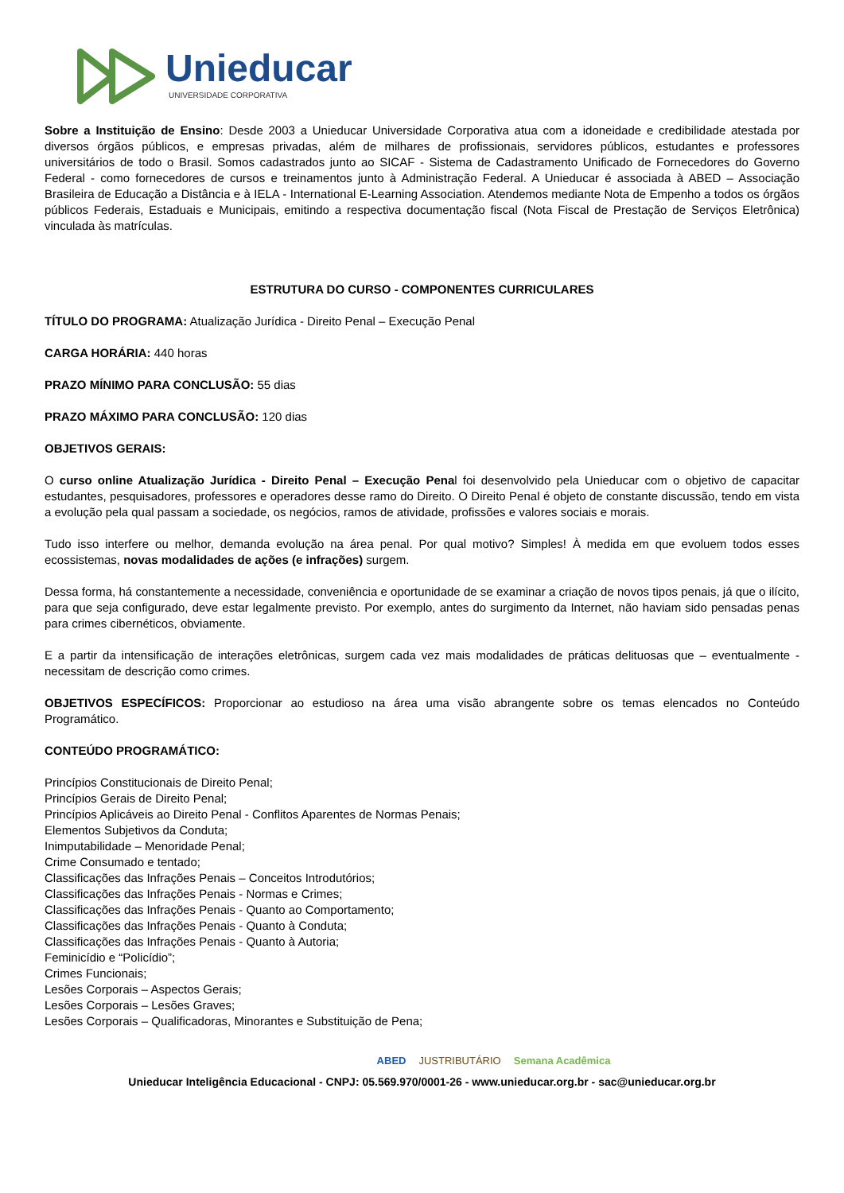Unieducar
UNIVERSIDADE CORPORATIVA
Sobre a Instituição de Ensino: Desde 2003 a Unieducar Universidade Corporativa atua com a idoneidade e credibilidade atestada por diversos órgãos públicos, e empresas privadas, além de milhares de profissionais, servidores públicos, estudantes e professores universitários de todo o Brasil. Somos cadastrados junto ao SICAF - Sistema de Cadastramento Unificado de Fornecedores do Governo Federal - como fornecedores de cursos e treinamentos junto à Administração Federal. A Unieducar é associada à ABED – Associação Brasileira de Educação a Distância e à IELA - International E-Learning Association. Atendemos mediante Nota de Empenho a todos os órgãos públicos Federais, Estaduais e Municipais, emitindo a respectiva documentação fiscal (Nota Fiscal de Prestação de Serviços Eletrônica) vinculada às matrículas.
ESTRUTURA DO CURSO - COMPONENTES CURRICULARES
TÍTULO DO PROGRAMA: Atualização Jurídica - Direito Penal – Execução Penal
CARGA HORÁRIA: 440 horas
PRAZO MÍNIMO PARA CONCLUSÃO: 55 dias
PRAZO MÁXIMO PARA CONCLUSÃO: 120 dias
OBJETIVOS GERAIS:
O curso online Atualização Jurídica - Direito Penal – Execução Penal foi desenvolvido pela Unieducar com o objetivo de capacitar estudantes, pesquisadores, professores e operadores desse ramo do Direito. O Direito Penal é objeto de constante discussão, tendo em vista a evolução pela qual passam a sociedade, os negócios, ramos de atividade, profissões e valores sociais e morais.
Tudo isso interfere ou melhor, demanda evolução na área penal. Por qual motivo? Simples! À medida em que evoluem todos esses ecossistemas, novas modalidades de ações (e infrações) surgem.
Dessa forma, há constantemente a necessidade, conveniência e oportunidade de se examinar a criação de novos tipos penais, já que o ilícito, para que seja configurado, deve estar legalmente previsto. Por exemplo, antes do surgimento da Internet, não haviam sido pensadas penas para crimes cibernéticos, obviamente.
E a partir da intensificação de interações eletrônicas, surgem cada vez mais modalidades de práticas delituosas que – eventualmente - necessitam de descrição como crimes.
OBJETIVOS ESPECÍFICOS: Proporcionar ao estudioso na área uma visão abrangente sobre os temas elencados no Conteúdo Programático.
CONTEÚDO PROGRAMÁTICO:
Princípios Constitucionais de Direito Penal;
Princípios Gerais de Direito Penal;
Princípios Aplicáveis ao Direito Penal - Conflitos Aparentes de Normas Penais;
Elementos Subjetivos da Conduta;
Inimputabilidade – Menoridade Penal;
Crime Consumado e tentado;
Classificações das Infrações Penais – Conceitos Introdutórios;
Classificações das Infrações Penais - Normas e Crimes;
Classificações das Infrações Penais - Quanto ao Comportamento;
Classificações das Infrações Penais - Quanto à Conduta;
Classificações das Infrações Penais - Quanto à Autoria;
Feminicídio e “Policídio”;
Crimes Funcionais;
Lesões Corporais – Aspectos Gerais;
Lesões Corporais – Lesões Graves;
Lesões Corporais – Qualificadoras, Minorantes e Substituição de Pena;
ABED JUSTRIBUTÁRIO Semana Acadêmica
Unieducar Inteligência Educacional - CNPJ: 05.569.970/0001-26 - www.unieducar.org.br - sac@unieducar.org.br